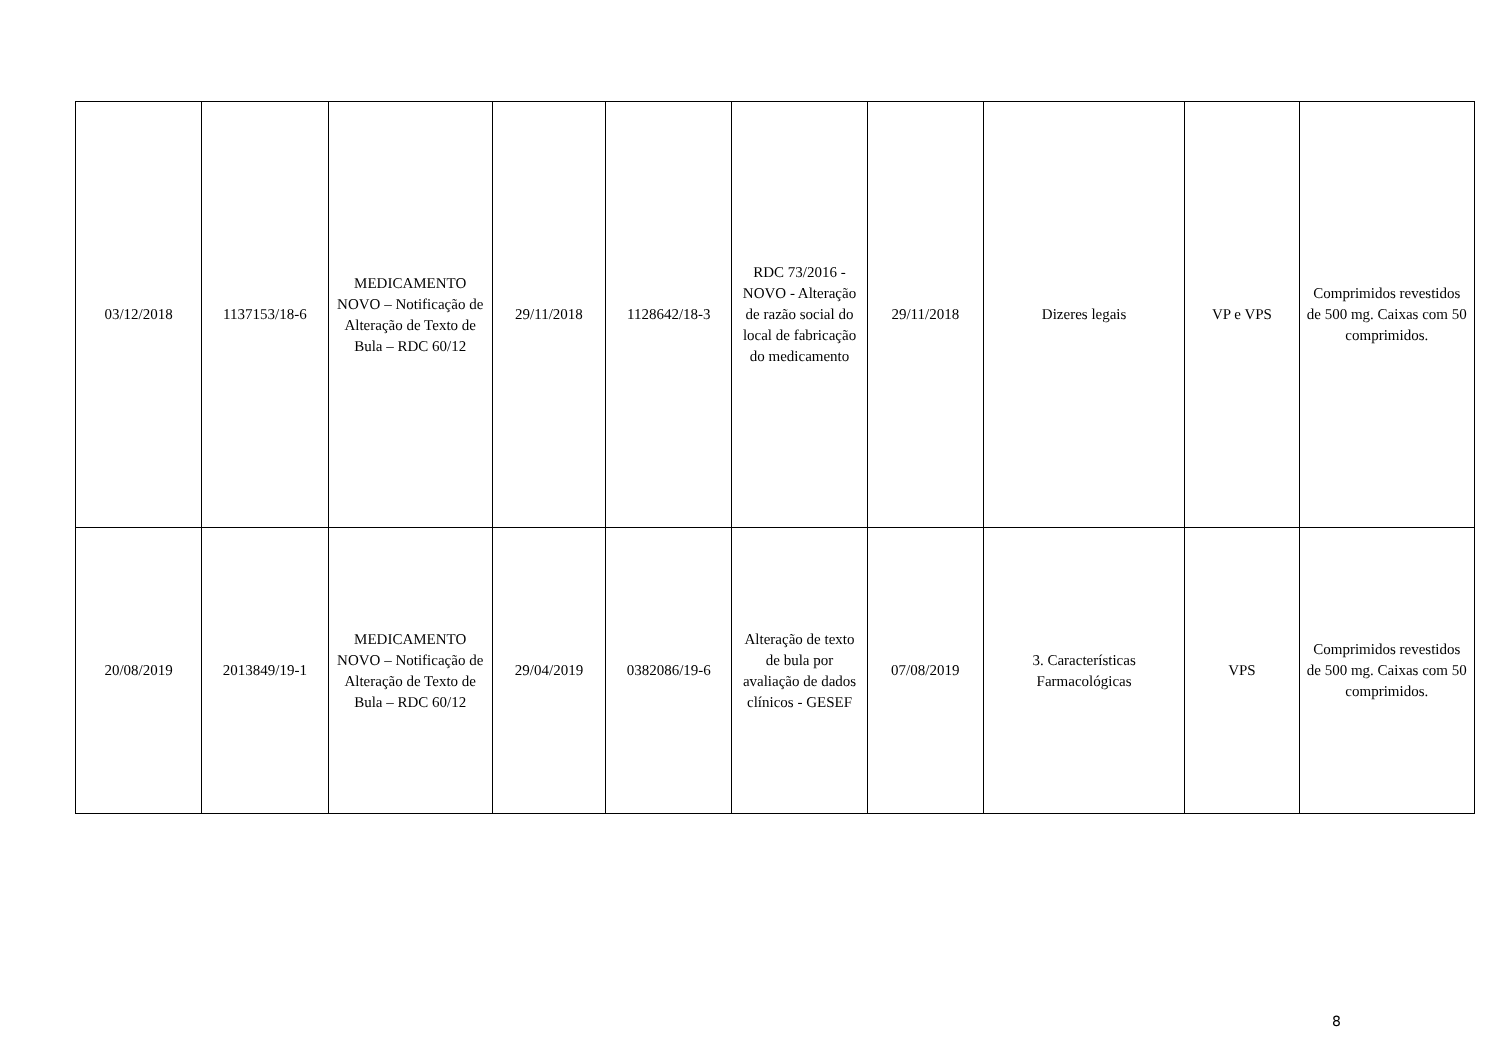| 03/12/2018 | 1137153/18-6 | MEDICAMENTO NOVO – Notificação de Alteração de Texto de Bula – RDC 60/12 | 29/11/2018 | 1128642/18-3 | RDC 73/2016 - NOVO - Alteração de razão social do local de fabricação do medicamento | 29/11/2018 | Dizeres legais | VP e VPS | Comprimidos revestidos de 500 mg. Caixas com 50 comprimidos. |
| 20/08/2019 | 2013849/19-1 | MEDICAMENTO NOVO – Notificação de Alteração de Texto de Bula – RDC 60/12 | 29/04/2019 | 0382086/19-6 | Alteração de texto de bula por avaliação de dados clínicos - GESEF | 07/08/2019 | 3. Características Farmacológicas | VPS | Comprimidos revestidos de 500 mg. Caixas com 50 comprimidos. |
8